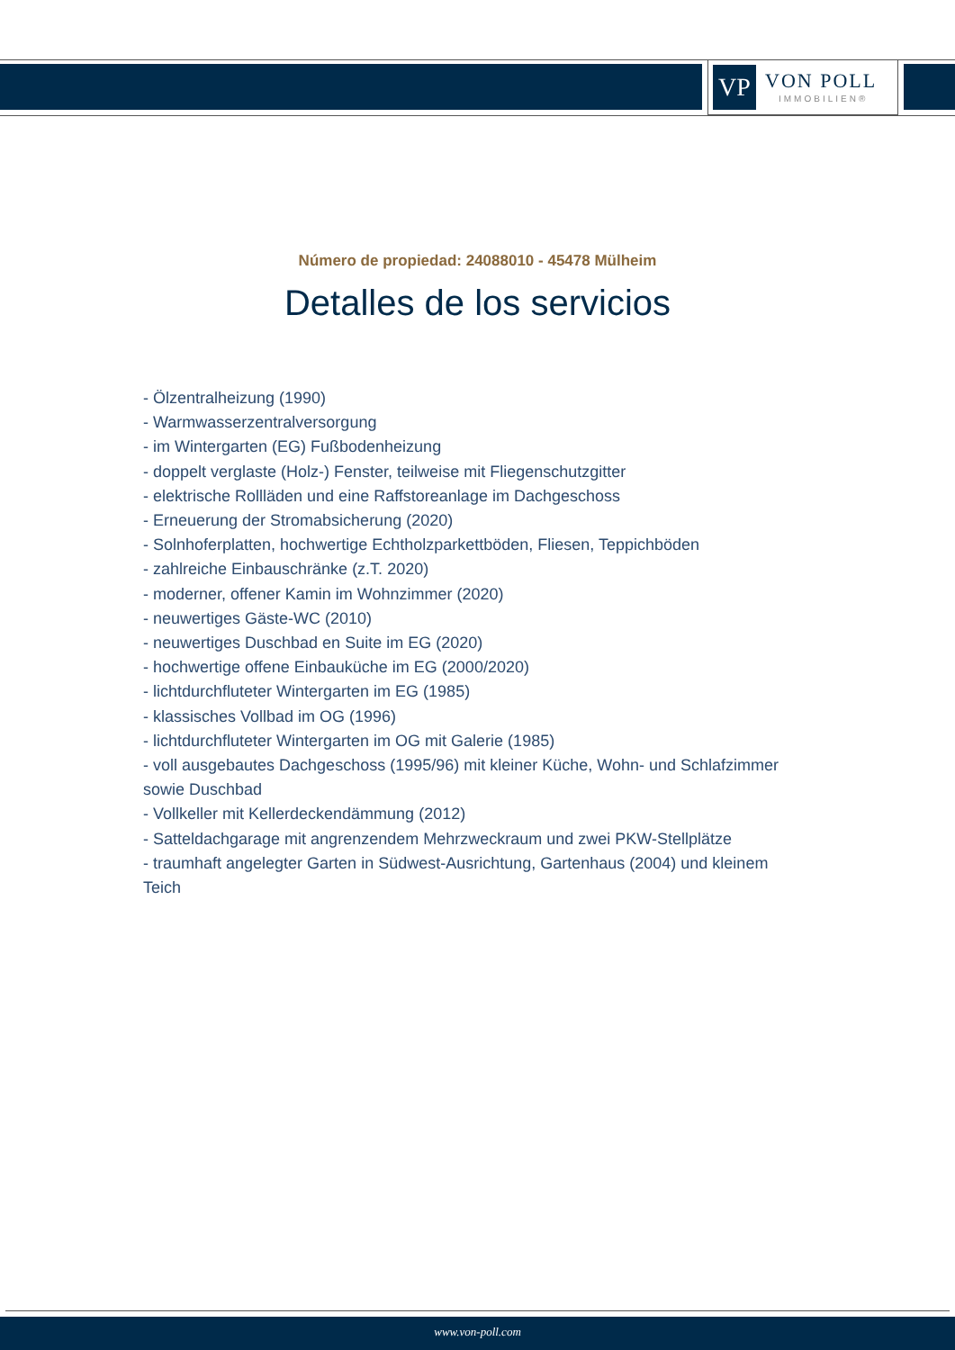VP
VON POLL
IMMOBILIEN®
Número de propiedad: 24088010 - 45478 Mülheim
Detalles de los servicios
- Ölzentralheizung (1990)
- Warmwasserzentralversorgung
- im Wintergarten (EG) Fußbodenheizung
- doppelt verglaste (Holz-) Fenster, teilweise mit Fliegenschutzgitter
- elektrische Rollläden und eine Raffstoreanlage im Dachgeschoss
- Erneuerung der Stromabsicherung (2020)
- Solnhoferplatten, hochwertige Echtholzparkettböden, Fliesen, Teppichböden
- zahlreiche Einbauschränke (z.T. 2020)
- moderner, offener Kamin im Wohnzimmer (2020)
- neuwertiges Gäste-WC (2010)
- neuwertiges Duschbad en Suite im EG (2020)
- hochwertige offene Einbauküche im EG (2000/2020)
- lichtdurchfluteter Wintergarten im EG (1985)
- klassisches Vollbad im OG (1996)
- lichtdurchfluteter Wintergarten im OG mit Galerie (1985)
- voll ausgebautes Dachgeschoss (1995/96) mit kleiner Küche, Wohn- und Schlafzimmer sowie Duschbad
- Vollkeller mit Kellerdeckendämmung (2012)
- Satteldachgarage mit angrenzendem Mehrzweckraum und zwei PKW-Stellplätze
- traumhaft angelegter Garten in Südwest-Ausrichtung, Gartenhaus (2004) und kleinem Teich
www.von-poll.com